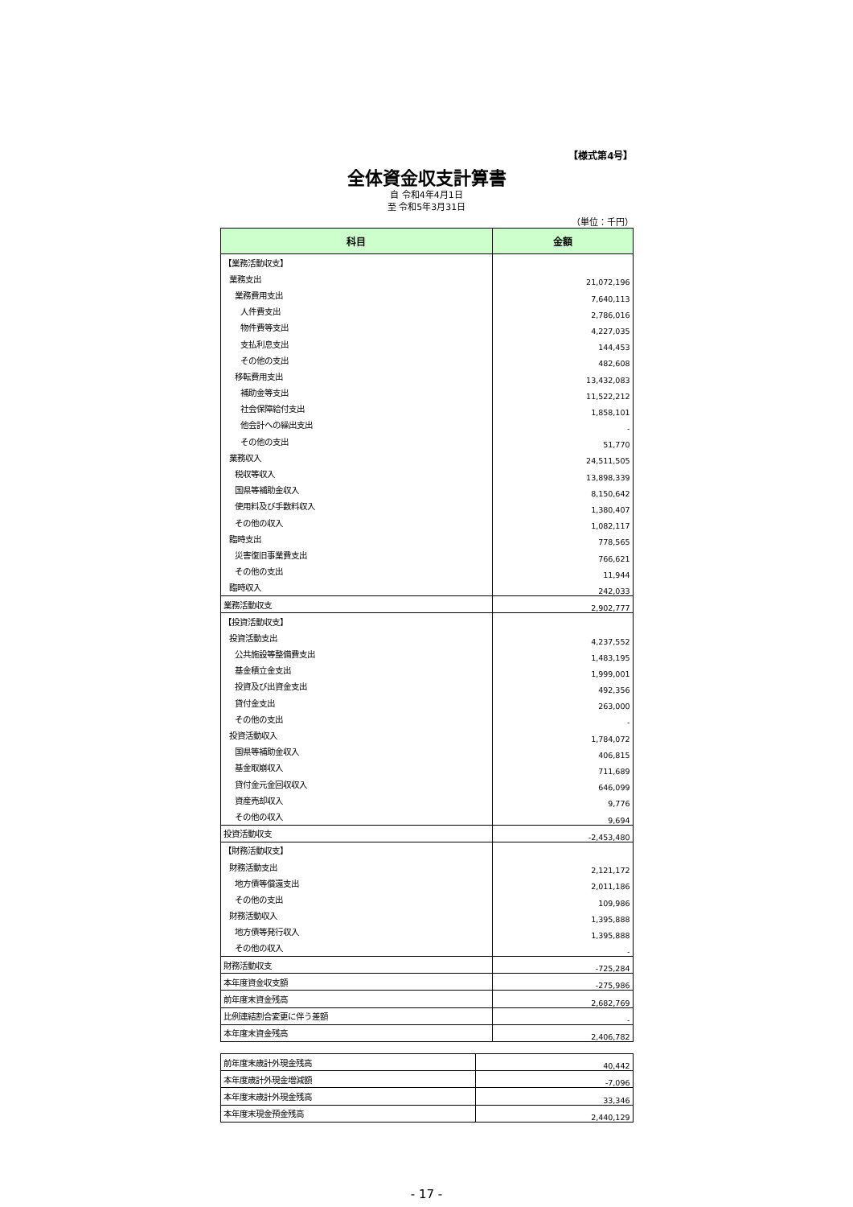【様式第4号】
全体資金収支計算書
自 令和4年4月1日
至 令和5年3月31日
（単位：千円）
| 科目 | 金額 |
| --- | --- |
| 【業務活動収支】 | |
| 業務支出 | 21,072,196 |
| 業務費用支出 | 7,640,113 |
| 人件費支出 | 2,786,016 |
| 物件費等支出 | 4,227,035 |
| 支払利息支出 | 144,453 |
| その他の支出 | 482,608 |
| 移転費用支出 | 13,432,083 |
| 補助金等支出 | 11,522,212 |
| 社会保障給付支出 | 1,858,101 |
| 他会計への繰出支出 | - |
| その他の支出 | 51,770 |
| 業務収入 | 24,511,505 |
| 税収等収入 | 13,898,339 |
| 国県等補助金収入 | 8,150,642 |
| 使用料及び手数料収入 | 1,380,407 |
| その他の収入 | 1,082,117 |
| 臨時支出 | 778,565 |
| 災害復旧事業費支出 | 766,621 |
| その他の支出 | 11,944 |
| 臨時収入 | 242,033 |
| 業務活動収支 | 2,902,777 |
| 【投資活動収支】 | |
| 投資活動支出 | 4,237,552 |
| 公共施設等整備費支出 | 1,483,195 |
| 基金積立金支出 | 1,999,001 |
| 投資及び出資金支出 | 492,356 |
| 貸付金支出 | 263,000 |
| その他の支出 | - |
| 投資活動収入 | 1,784,072 |
| 国県等補助金収入 | 406,815 |
| 基金取崩収入 | 711,689 |
| 貸付金元金回収収入 | 646,099 |
| 資産売却収入 | 9,776 |
| その他の収入 | 9,694 |
| 投資活動収支 | -2,453,480 |
| 【財務活動収支】 | |
| 財務活動支出 | 2,121,172 |
| 地方債等償還支出 | 2,011,186 |
| その他の支出 | 109,986 |
| 財務活動収入 | 1,395,888 |
| 地方債等発行収入 | 1,395,888 |
| その他の収入 | - |
| 財務活動収支 | -725,284 |
| 本年度資金収支額 | -275,986 |
| 前年度末資金残高 | 2,682,769 |
| 比例連結割合変更に伴う差額 | - |
| 本年度末資金残高 | 2,406,782 |
| 前年度末歳計外現金残高 | 40,442 |
| 本年度歳計外現金増減額 | -7,096 |
| 本年度末歳計外現金残高 | 33,346 |
| 本年度末現金預金残高 | 2,440,129 |
- 17 -